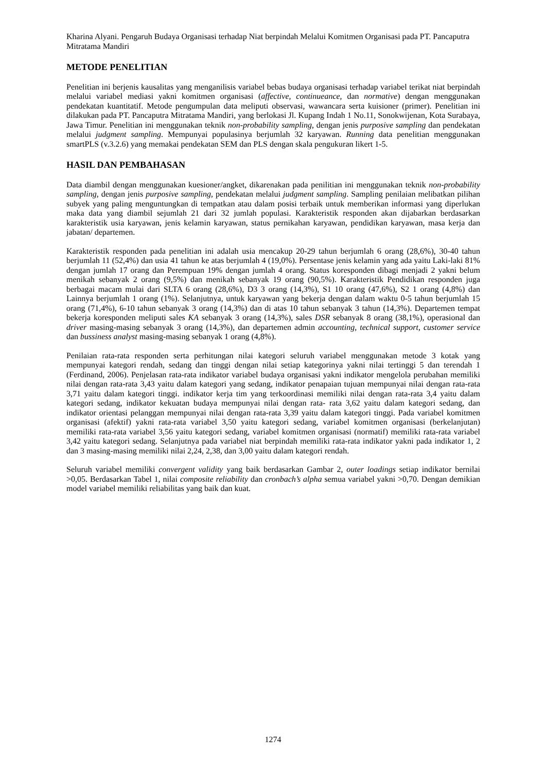Kharina Alyani. Pengaruh Budaya Organisasi terhadap Niat berpindah Melalui Komitmen Organisasi pada PT. Pancaputra Mitratama Mandiri
METODE PENELITIAN
Penelitian ini berjenis kausalitas yang menganilisis variabel bebas budaya organisasi terhadap variabel terikat niat berpindah melalui variabel mediasi yakni komitmen organisasi (affective, continueance, dan normative) dengan menggunakan pendekatan kuantitatif. Metode pengumpulan data meliputi observasi, wawancara serta kuisioner (primer). Penelitian ini dilakukan pada PT. Pancaputra Mitratama Mandiri, yang berlokasi Jl. Kupang Indah 1 No.11, Sonokwijenan, Kota Surabaya, Jawa Timur. Penelitian ini menggunakan teknik non-probability sampling, dengan jenis purposive sampling dan pendekatan melalui judgment sampling. Mempunyai populasinya berjumlah 32 karyawan. Running data penelitian menggunakan smartPLS (v.3.2.6) yang memakai pendekatan SEM dan PLS dengan skala pengukuran likert 1-5.
HASIL DAN PEMBAHASAN
Data diambil dengan menggunakan kuesioner/angket, dikarenakan pada penilitian ini menggunakan teknik non-probability sampling, dengan jenis purposive sampling, pendekatan melalui judgment sampling. Sampling penilaian melibatkan pilihan subyek yang paling menguntungkan di tempatkan atau dalam posisi terbaik untuk memberikan informasi yang diperlukan maka data yang diambil sejumlah 21 dari 32 jumlah populasi. Karakteristik responden akan dijabarkan berdasarkan karakteristik usia karyawan, jenis kelamin karyawan, status pernikahan karyawan, pendidikan karyawan, masa kerja dan jabatan/ departemen.
Karakteristik responden pada penelitian ini adalah usia mencakup 20-29 tahun berjumlah 6 orang (28,6%), 30-40 tahun berjumlah 11 (52,4%) dan usia 41 tahun ke atas berjumlah 4 (19,0%). Persentase jenis kelamin yang ada yaitu Laki-laki 81% dengan jumlah 17 orang dan Perempuan 19% dengan jumlah 4 orang. Status koresponden dibagi menjadi 2 yakni belum menikah sebanyak 2 orang (9,5%) dan menikah sebanyak 19 orang (90,5%). Karakteristik Pendidikan responden juga berbagai macam mulai dari SLTA 6 orang (28,6%), D3 3 orang (14,3%), S1 10 orang (47,6%), S2 1 orang (4,8%) dan Lainnya berjumlah 1 orang (1%). Selanjutnya, untuk karyawan yang bekerja dengan dalam waktu 0-5 tahun berjumlah 15 orang (71,4%), 6-10 tahun sebanyak 3 orang (14,3%) dan di atas 10 tahun sebanyak 3 tahun (14,3%). Departemen tempat bekerja koresponden meliputi sales KA sebanyak 3 orang (14,3%), sales DSR sebanyak 8 orang (38,1%), operasional dan driver masing-masing sebanyak 3 orang (14,3%), dan departemen admin accounting, technical support, customer service dan bussiness analyst masing-masing sebanyak 1 orang (4,8%).
Penilaian rata-rata responden serta perhitungan nilai kategori seluruh variabel menggunakan metode 3 kotak yang mempunyai kategori rendah, sedang dan tinggi dengan nilai setiap kategorinya yakni nilai tertinggi 5 dan terendah 1 (Ferdinand, 2006). Penjelasan rata-rata indikator variabel budaya organisasi yakni indikator mengelola perubahan memiliki nilai dengan rata-rata 3,43 yaitu dalam kategori yang sedang, indikator penapaian tujuan mempunyai nilai dengan rata-rata 3,71 yaitu dalam kategori tinggi. indikator kerja tim yang terkoordinasi memiliki nilai dengan rata-rata 3,4 yaitu dalam kategori sedang, indikator kekuatan budaya mempunyai nilai dengan rata- rata 3,62 yaitu dalam kategori sedang, dan indikator orientasi pelanggan mempunyai nilai dengan rata-rata 3,39 yaitu dalam kategori tinggi. Pada variabel komitmen organisasi (afektif) yakni rata-rata variabel 3,50 yaitu kategori sedang, variabel komitmen organisasi (berkelanjutan) memiliki rata-rata variabel 3,56 yaitu kategori sedang, variabel komitmen organisasi (normatif) memiliki rata-rata variabel 3,42 yaitu kategori sedang. Selanjutnya pada variabel niat berpindah memiliki rata-rata indikator yakni pada indikator 1, 2 dan 3 masing-masing memiliki nilai 2,24, 2,38, dan 3,00 yaitu dalam kategori rendah.
Seluruh variabel memiliki convergent validity yang baik berdasarkan Gambar 2, outer loadings setiap indikator bernilai >0,05. Berdasarkan Tabel 1, nilai composite reliability dan cronbach’s alpha semua variabel yakni >0,70. Dengan demikian model variabel memiliki reliabilitas yang baik dan kuat.
1274